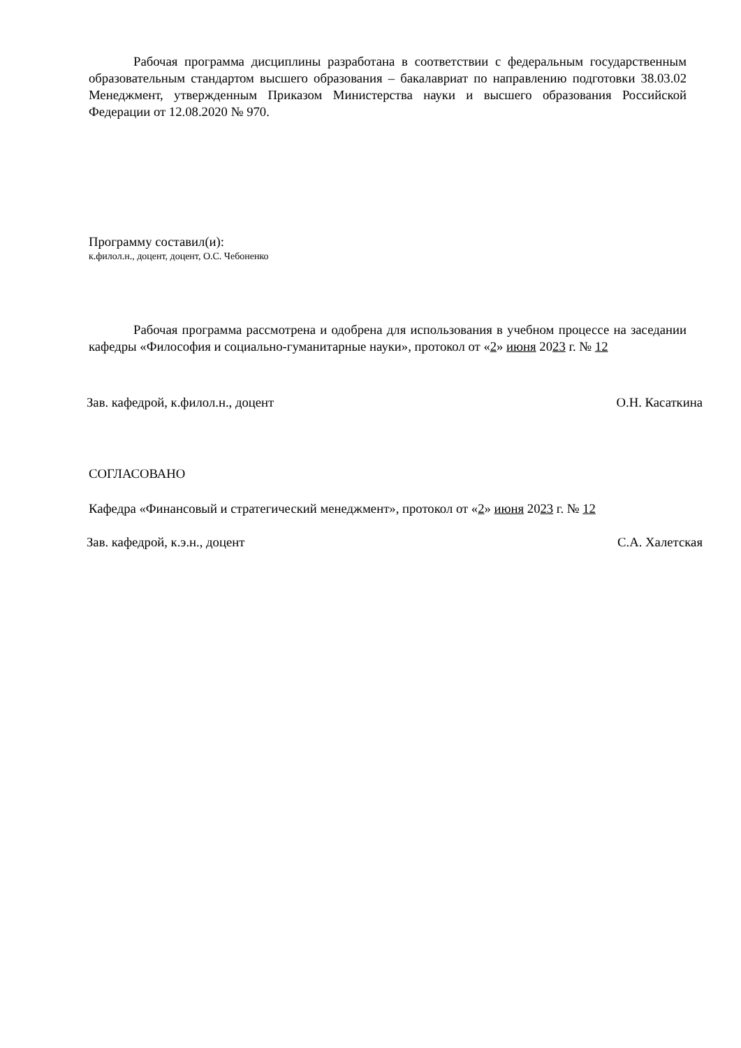Рабочая программа дисциплины разработана в соответствии с федеральным государственным образовательным стандартом высшего образования – бакалавриат по направлению подготовки 38.03.02 Менеджмент, утвержденным Приказом Министерства науки и высшего образования Российской Федерации от 12.08.2020 № 970.
Программу составил(и):
к.филол.н., доцент, доцент, О.С. Чебоненко
Рабочая программа рассмотрена и одобрена для использования в учебном процессе на заседании кафедры «Философия и социально-гуманитарные науки», протокол от «2» июня 2023 г. № 12
Зав. кафедрой, к.филол.н., доцент О.Н. Касаткина
СОГЛАСОВАНО
Кафедра «Финансовый и стратегический менеджмент», протокол от «2» июня 2023 г. № 12
Зав. кафедрой, к.э.н., доцент С.А. Халетская